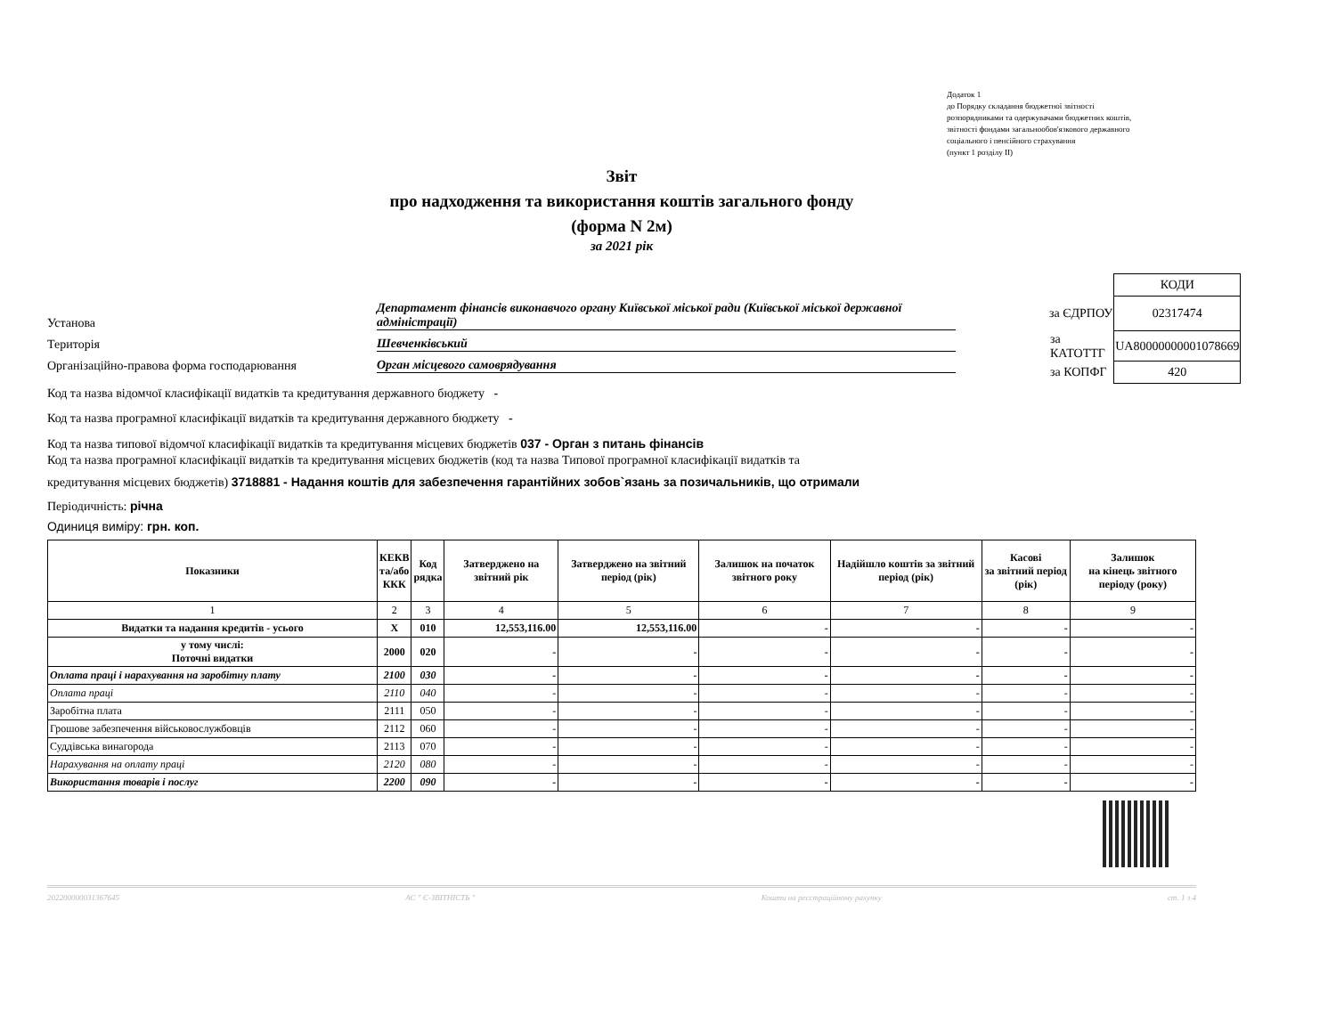Додаток 1
до Порядку складання бюджетної звітності
розпорядниками та одержувачами бюджетних коштів,
звітності фондами загальнообов'язкового державного
соціального і пенсійного страхування
(пункт 1 розділу II)
Звіт
про надходження та використання коштів загального фонду
(форма N 2м)
за 2021 рік
Установа Департамент фінансів виконавчого органу Київської міської ради (Київської міської державної адміністрації)
Територія Шевченківський
Організаційно-правова форма господарювання Орган місцевого самоврядування
| | КОДИ |
| за ЄДРПОУ | 02317474 |
| за КАТОТТГ | UA80000000001078669 |
| за КОПФГ | 420 |
Код та назва відомчої класифікації видатків та кредитування державного бюджету -
Код та назва програмної класифікації видатків та кредитування державного бюджету -
Код та назва типової відомчої класифікації видатків та кредитування місцевих бюджетів 037 - Орган з питань фінансів
Код та назва програмної класифікації видатків та кредитування місцевих бюджетів (код та назва Типової програмної класифікації видатків та
кредитування місцевих бюджетів) 3718881 - Надання коштів для забезпечення гарантійних зобов`язань за позичальників, що отримали
Періодичність: річна
Одиниця виміру: грн. коп.
| Показники | КЕКВ та/або ККК | Код рядка | Затверджено на звітний рік | Затверджено на звітний період (рік) | Залишок на початок звітного року | Надійшло коштів за звітний період (рік) | Касові за звітний період (рік) | Залишок на кінець звітного періоду (року) |
| --- | --- | --- | --- | --- | --- | --- | --- | --- |
| 1 | 2 | 3 | 4 | 5 | 6 | 7 | 8 | 9 |
| Видатки та надання кредитів - усього | X | 010 | 12,553,116.00 | 12,553,116.00 | - | - | - | - |
| у тому числі: Поточні видатки | 2000 | 020 | - | - | - | - | - | - |
| Оплата праці і нарахування на заробітну плату | 2100 | 030 | - | - | - | - | - | - |
| Оплата праці | 2110 | 040 | - | - | - | - | - | - |
| Заробітна плата | 2111 | 050 | - | - | - | - | - | - |
| Грошове забезпечення військовослужбовців | 2112 | 060 | - | - | - | - | - | - |
| Суддівська винагорода | 2113 | 070 | - | - | - | - | - | - |
| Нарахування на оплату праці | 2120 | 080 | - | - | - | - | - | - |
| Використання товарів і послуг | 2200 | 090 | - | - | - | - | - | - |
202200000031367645 АС " Є-ЗВІТНІСТЬ " Кошти на реєстраційному рахунку ст. 1 з 4